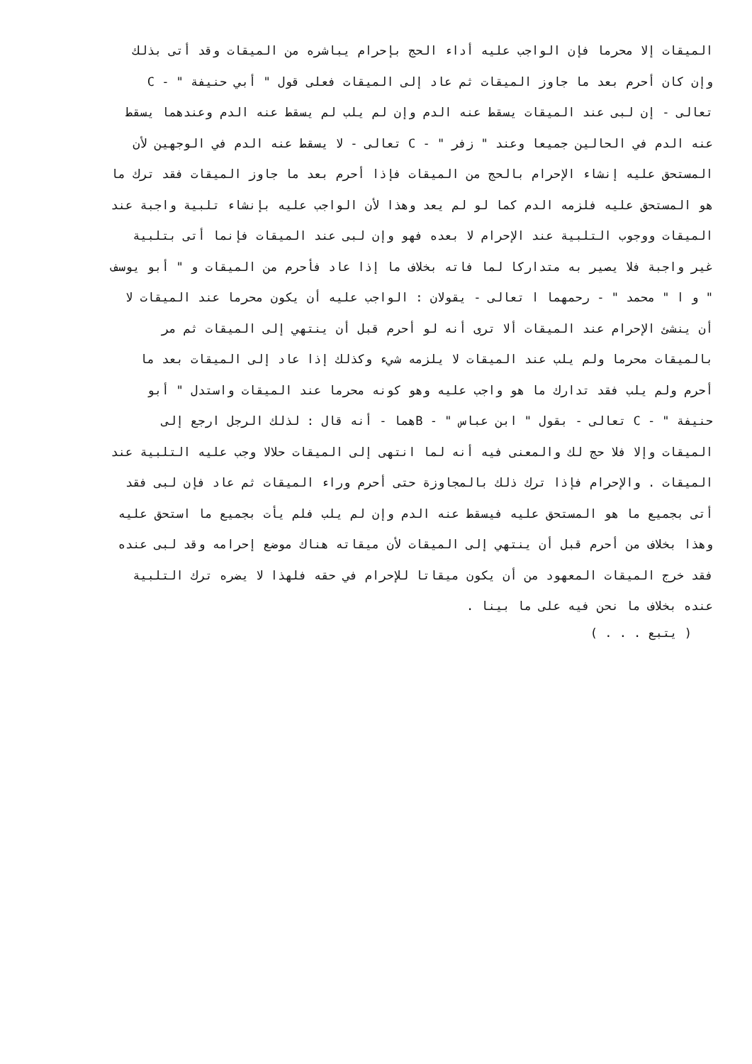الميقات إلا محرما فإن الواجب عليه أداء الحج بإحرام يباشره من الميقات وقد أتى بذلك
وإن كان أحرم بعد ما جاوز الميقات ثم عاد إلى الميقات فعلى قول " أبي حنيفة " - C
تعالى - إن لبى عند الميقات يسقط عنه الدم وإن لم يلب لم يسقط عنه الدم وعندهما يسقط
عنه الدم في الحالين جميعا وعند " زفر " - C تعالى - لا يسقط عنه الدم في الوجهين لأن
المستحق عليه إنشاء الإحرام بالحج من الميقات فإذا أحرم بعد ما جاوز الميقات فقد ترك ما
هو المستحق عليه فلزمه الدم كما لو لم يعد وهذا لأن الواجب عليه بإنشاء تلبية واجبة عند
الميقات ووجوب التلبية عند الإحرام لا بعده فهو وإن لبى عند الميقات فإنما أتى بتلبية
غير واجبة فلا يصير به متداركا لما فاته بخلاف ما إذا عاد فأحرم من الميقات و " أبو يوسف
" و ا " محمد " - رحمهما ا تعالى - يقولان : الواجب عليه أن يكون محرما عند الميقات لا
أن ينشئ الإحرام عند الميقات ألا ترى أنه لو أحرم قبل أن ينتهي إلى الميقات ثم مر
بالميقات محرما ولم يلب عند الميقات لا يلزمه شيء وكذلك إذا عاد إلى الميقات بعد ما
أحرم ولم يلب فقد تدارك ما هو واجب عليه وهو كونه محرما عند الميقات واستدل " أبو
حنيفة " - C تعالى - بقول " ابن عباس " - Bهما - أنه قال : لذلك الرجل ارجع إلى
الميقات وإلا فلا حج لك والمعنى فيه أنه لما انتهى إلى الميقات حلالا وجب عليه التلبية عند
الميقات . والإحرام فإذا ترك ذلك بالمجاوزة حتى أحرم وراء الميقات ثم عاد فإن لبى فقد
أتى بجميع ما هو المستحق عليه فيسقط عنه الدم وإن لم يلب فلم يأت بجميع ما استحق عليه
وهذا بخلاف من أحرم قبل أن ينتهي إلى الميقات لأن ميقاته هناك موضع إحرامه وقد لبى عنده
فقد خرج الميقات المعهود من أن يكون ميقاتا للإحرام في حقه فلهذا لا يضره ترك التلبية
عنده بخلاف ما نحن فيه على ما بينا .
( يتبع . . . )